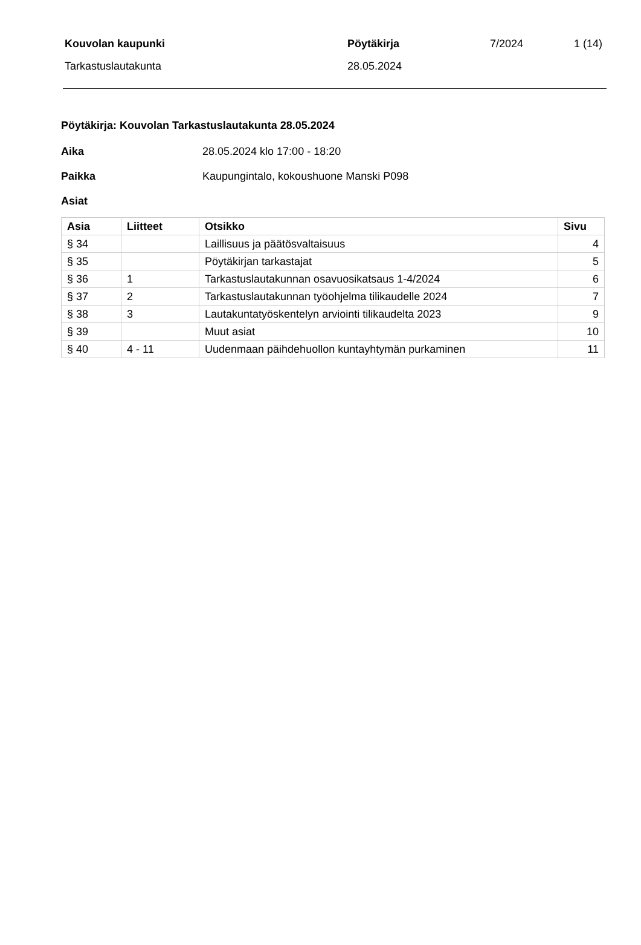| Kouvolan kaupunki | Pöytäkirja | 7/2024 | 1 (14) |
| Tarkastuslautakunta | 28.05.2024 | | |
Pöytäkirja: Kouvolan Tarkastuslautakunta 28.05.2024
Aika 28.05.2024 klo 17:00 - 18:20
Paikka Kaupungintalo, kokoushuone Manski P098
Asiat
| Asia | Liitteet | Otsikko | Sivu |
| --- | --- | --- | --- |
| § 34 | | Laillisuus ja päätösvaltaisuus | 4 |
| § 35 | | Pöytäkirjan tarkastajat | 5 |
| § 36 | 1 | Tarkastuslautakunnan osavuosikatsaus 1-4/2024 | 6 |
| § 37 | 2 | Tarkastuslautakunnan työohjelma tilikaudelle 2024 | 7 |
| § 38 | 3 | Lautakuntatyöskentelyn arviointi tilikaudelta 2023 | 9 |
| § 39 | | Muut asiat | 10 |
| § 40 | 4 - 11 | Uudenmaan päihdehuollon kuntayhtymän purkaminen | 11 |